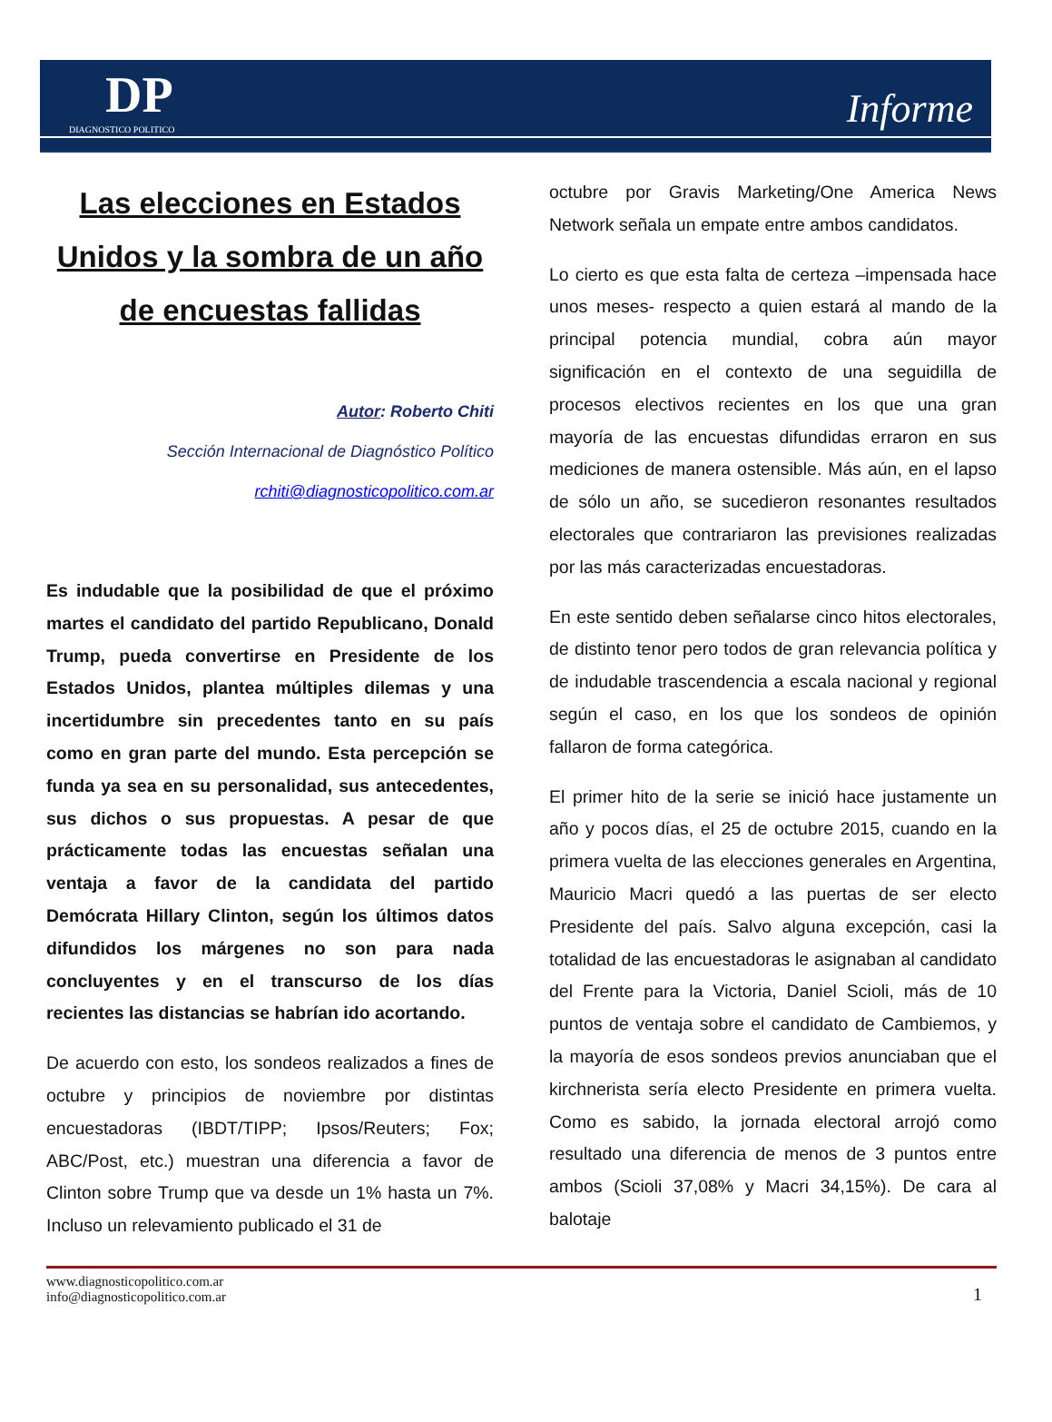DP
DIAGNOSTICO POLITICO
Informe
Las elecciones en Estados Unidos y la sombra de un año de encuestas fallidas
Autor: Roberto Chiti
Sección Internacional de Diagnóstico Político
rchiti@diagnosticopolitico.com.ar
Es indudable que la posibilidad de que el próximo martes el candidato del partido Republicano, Donald Trump, pueda convertirse en Presidente de los Estados Unidos, plantea múltiples dilemas y una incertidumbre sin precedentes tanto en su país como en gran parte del mundo. Esta percepción se funda ya sea en su personalidad, sus antecedentes, sus dichos o sus propuestas. A pesar de que prácticamente todas las encuestas señalan una ventaja a favor de la candidata del partido Demócrata Hillary Clinton, según los últimos datos difundidos los márgenes no son para nada concluyentes y en el transcurso de los días recientes las distancias se habrían ido acortando.
De acuerdo con esto, los sondeos realizados a fines de octubre y principios de noviembre por distintas encuestadoras (IBDT/TIPP; Ipsos/Reuters; Fox; ABC/Post, etc.) muestran una diferencia a favor de Clinton sobre Trump que va desde un 1% hasta un 7%. Incluso un relevamiento publicado el 31 de
octubre por Gravis Marketing/One America News Network señala un empate entre ambos candidatos.
Lo cierto es que esta falta de certeza –impensada hace unos meses- respecto a quien estará al mando de la principal potencia mundial, cobra aún mayor significación en el contexto de una seguidilla de procesos electivos recientes en los que una gran mayoría de las encuestas difundidas erraron en sus mediciones de manera ostensible. Más aún, en el lapso de sólo un año, se sucedieron resonantes resultados electorales que contrariaron las previsiones realizadas por las más caracterizadas encuestadoras.
En este sentido deben señalarse cinco hitos electorales, de distinto tenor pero todos de gran relevancia política y de indudable trascendencia a escala nacional y regional según el caso, en los que los sondeos de opinión fallaron de forma categórica.
El primer hito de la serie se inició hace justamente un año y pocos días, el 25 de octubre 2015, cuando en la primera vuelta de las elecciones generales en Argentina, Mauricio Macri quedó a las puertas de ser electo Presidente del país. Salvo alguna excepción, casi la totalidad de las encuestadoras le asignaban al candidato del Frente para la Victoria, Daniel Scioli, más de 10 puntos de ventaja sobre el candidato de Cambiemos, y la mayoría de esos sondeos previos anunciaban que el kirchnerista sería electo Presidente en primera vuelta. Como es sabido, la jornada electoral arrojó como resultado una diferencia de menos de 3 puntos entre ambos (Scioli 37,08% y Macri 34,15%). De cara al balotaje
www.diagnosticopolitico.com.ar
info@diagnosticopolitico.com.ar
1